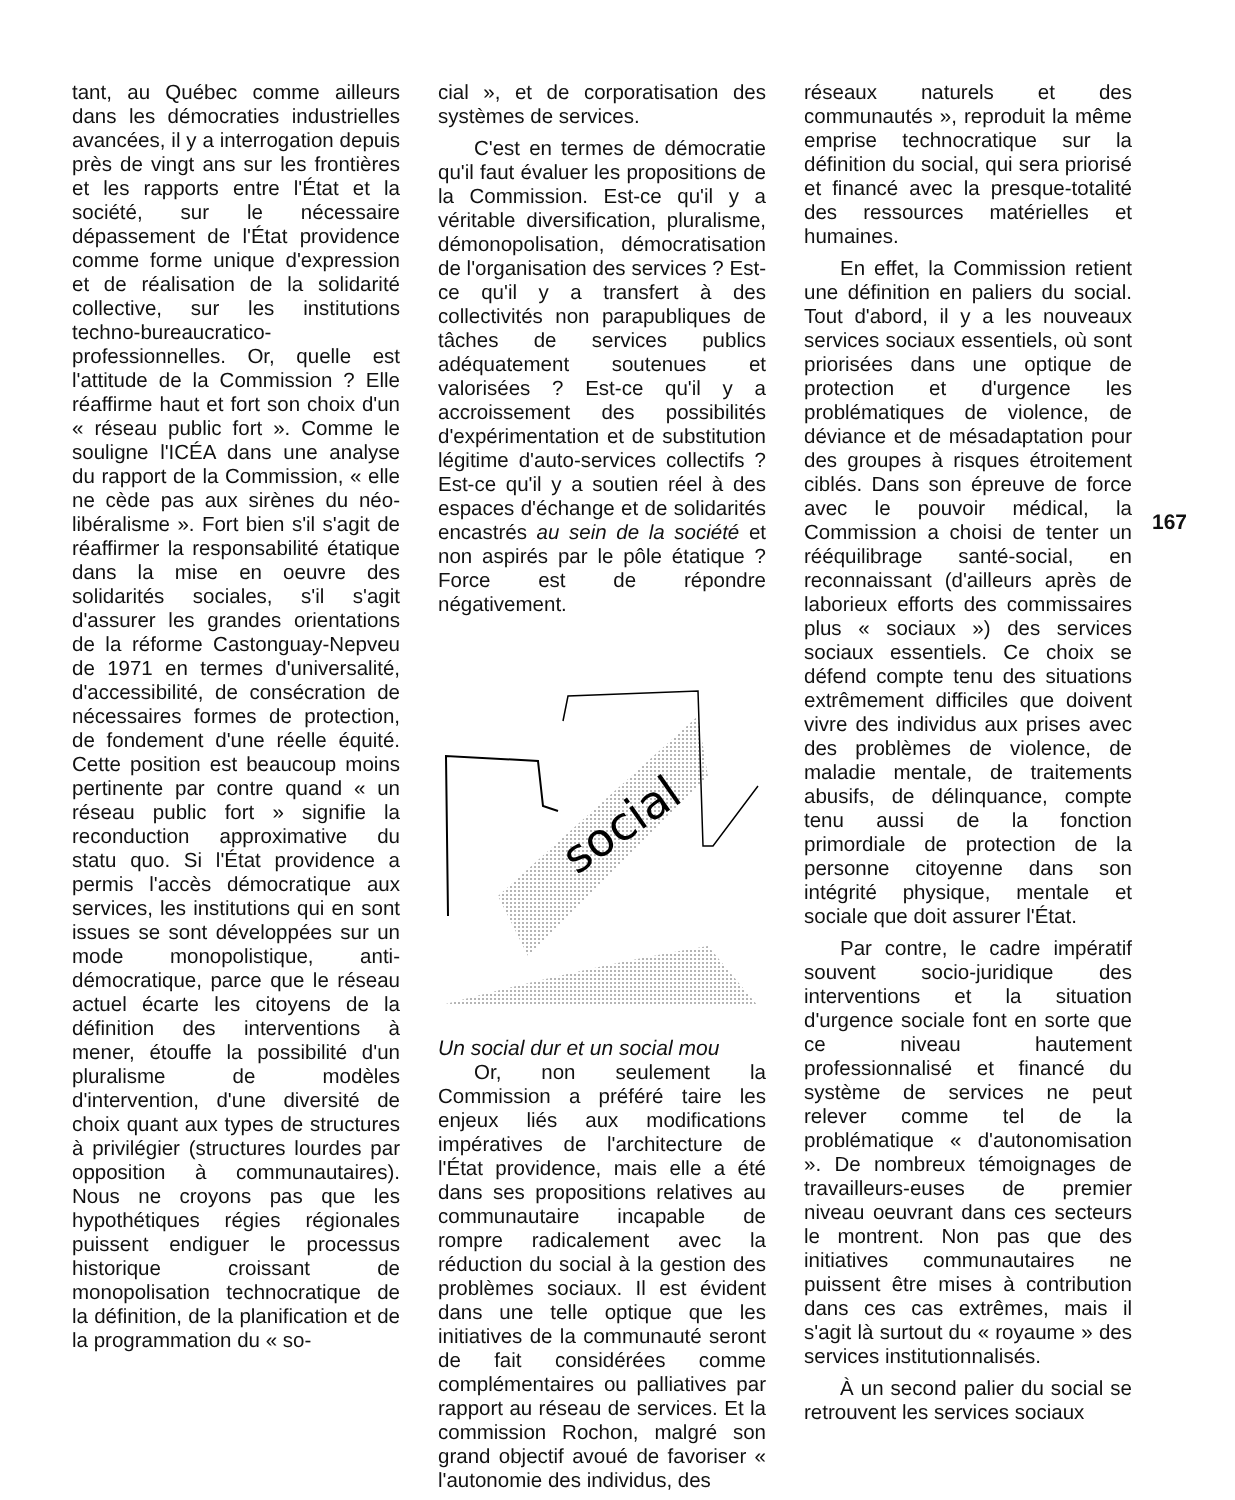tant, au Québec comme ailleurs dans les démocraties industrielles avancées, il y a interrogation depuis près de vingt ans sur les frontières et les rapports entre l'État et la société, sur le nécessaire dépassement de l'État providence comme forme unique d'expression et de réalisation de la solidarité collective, sur les institutions techno-bureaucratico-professionnelles. Or, quelle est l'attitude de la Commission ? Elle réaffirme haut et fort son choix d'un « réseau public fort ». Comme le souligne l'ICÉA dans une analyse du rapport de la Commission, « elle ne cède pas aux sirènes du néo-libéralisme ». Fort bien s'il s'agit de réaffirmer la responsabilité étatique dans la mise en oeuvre des solidarités sociales, s'il s'agit d'assurer les grandes orientations de la réforme Castonguay-Nepveu de 1971 en termes d'universalité, d'accessibilité, de consécration de nécessaires formes de protection, de fondement d'une réelle équité. Cette position est beaucoup moins pertinente par contre quand « un réseau public fort » signifie la reconduction approximative du statu quo. Si l'État providence a permis l'accès démocratique aux services, les institutions qui en sont issues se sont développées sur un mode monopolistique, anti-démocratique, parce que le réseau actuel écarte les citoyens de la définition des interventions à mener, étouffe la possibilité d'un pluralisme de modèles d'intervention, d'une diversité de choix quant aux types de structures à privilégier (structures lourdes par opposition à communautaires). Nous ne croyons pas que les hypothétiques régies régionales puissent endiguer le processus historique croissant de monopolisation technocratique de la définition, de la planification et de la programmation du « so-
cial », et de corporatisation des systèmes de services.
C'est en termes de démocratie qu'il faut évaluer les propositions de la Commission. Est-ce qu'il y a véritable diversification, pluralisme, démonopolisation, démocratisation de l'organisation des services ? Est-ce qu'il y a transfert à des collectivités non parapubliques de tâches de services publics adéquatement soutenues et valorisées ? Est-ce qu'il y a accroissement des possibilités d'expérimentation et de substitution légitime d'auto-services collectifs ? Est-ce qu'il y a soutien réel à des espaces d'échange et de solidarités encastrés au sein de la société et non aspirés par le pôle étatique ? Force est de répondre négativement.
social
Un social dur et un social mou
Or, non seulement la Commission a préféré taire les enjeux liés aux modifications impératives de l'architecture de l'État providence, mais elle a été dans ses propositions relatives au communautaire incapable de rompre radicalement avec la réduction du social à la gestion des problèmes sociaux. Il est évident dans une telle optique que les initiatives de la communauté seront de fait considérées comme complémentaires ou palliatives par rapport au réseau de services. Et la commission Rochon, malgré son grand objectif avoué de favoriser « l'autonomie des individus, des
réseaux naturels et des communautés », reproduit la même emprise technocratique sur la définition du social, qui sera priorisé et financé avec la presque-totalité des ressources matérielles et humaines.
En effet, la Commission retient une définition en paliers du social. Tout d'abord, il y a les nouveaux services sociaux essentiels, où sont priorisées dans une optique de protection et d'urgence les problématiques de violence, de déviance et de mésadaptation pour des groupes à risques étroitement ciblés. Dans son épreuve de force avec le pouvoir médical, la Commission a choisi de tenter un rééquilibrage santé-social, en reconnaissant (d'ailleurs après de laborieux efforts des commissaires plus « sociaux ») des services sociaux essentiels. Ce choix se défend compte tenu des situations extrêmement difficiles que doivent vivre des individus aux prises avec des problèmes de violence, de maladie mentale, de traitements abusifs, de délinquance, compte tenu aussi de la fonction primordiale de protection de la personne citoyenne dans son intégrité physique, mentale et sociale que doit assurer l'État.
Par contre, le cadre impératif souvent socio-juridique des interventions et la situation d'urgence sociale font en sorte que ce niveau hautement professionnalisé et financé du système de services ne peut relever comme tel de la problématique « d'autonomisation ». De nombreux témoignages de travailleurs-euses de premier niveau oeuvrant dans ces secteurs le montrent. Non pas que des initiatives communautaires ne puissent être mises à contribution dans ces cas extrêmes, mais il s'agit là surtout du « royaume » des services institutionnalisés.
À un second palier du social se retrouvent les services sociaux
167